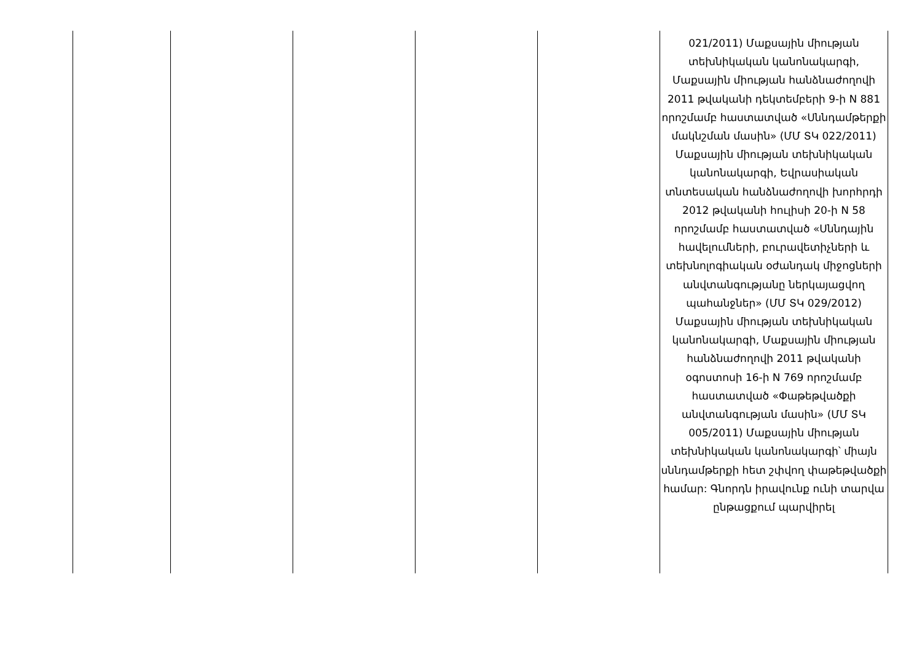| | | | | | 021/2011) Մաքսային միության տեխնիկական կանոնակարգի, Մաքսային միության հանձնաժողովի 2011 թվականի դեկտեմբերի 9-ի N 881 որոշմամբ հաստատված «Սննդամթերքի մակնշման մասին» (ՄՄ ՏԿ 022/2011) Մաքսային միության տեխնիկական կանոնակարգի, Եվրասիական տնտեսական հանձնաժողովի խորհրդի 2012 թվականի հուլիսի 20-ի N 58 որոշմամբ հաստատված «Սննդային հավելումների, բուրավետիչների և տեխնոլոգիական օժանդակ միջոցների անվտանգությանը ներկայացվող պահանջներ» (ՄՄ ՏԿ 029/2012) Մաքսային միության տեխնիկական կանոնակարգի, Մաքսային միության հանձնաժողովի 2011 թվականի օգոստոսի 16-ի N 769 որոշմամբ հաստատված «Փաթեթվածքի անվտանգության մասին» (ՄՄ ՏԿ 005/2011) Մաքսային միության տեխնիկական կանոնակարգի՝ միայն սննդամթերքի հետ շփվող փաթեթվածքի համար: Գնորդն իրավունք ունի տարվա ընթացքում պարվիրել |